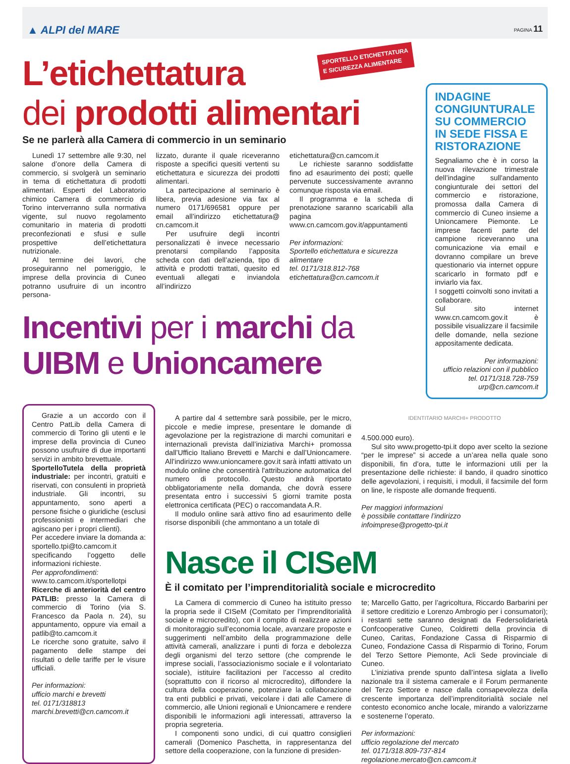▲ ALPI del MARE PAGINA 11
SPORTELLO ETICHETTATURA
E SICUREZZA ALIMENTARE
L’etichettatura
dei prodotti alimentari
Se ne parlerà alla Camera di commercio in un seminario
Lunedì 17 settembre alle 9:30, nel salone d’onore della Camera di commercio, si svolgerà un seminario in tema di etichettatura di prodotti alimentari. Esperti del Laboratorio chimico Camera di commercio di Torino interverranno sulla normativa vigente, sul nuovo regolamento comunitario in materia di prodotti preconfezionati e sfusi e sulle prospettive dell’etichettatura nutrizionale.
Al termine dei lavori, che proseguiranno nel pomeriggio, le imprese della provincia di Cuneo potranno usufruire di un incontro persona-
lizzato, durante il quale riceveranno risposte a specifici quesiti vertenti su etichettatura e sicurezza dei prodotti alimentari.
La partecipazione al seminario è libera, previa adesione via fax al numero 0171/696581 oppure per email all’indirizzo etichettatura@ cn.camcom.it
Per usufruire degli incontri personalizzati è invece necessario prenotarsi compilando l’apposita scheda con dati dell’azienda, tipo di attività e prodotti trattati, quesito ed eventuali allegati e inviandola all’indirizzo
etichettatura@cn.camcom.it
Le richieste saranno soddisfatte fino ad esaurimento dei posti; quelle pervenute successivamente avranno comunque risposta via email.
Il programma e la scheda di prenotazione saranno scaricabili alla pagina www.cn.camcom.gov.it/appuntamenti
Per informazioni:
Sportello etichettatura e sicurezza alimentare
tel. 0171/318.812-768
etichettatura@cn.camcom.it
Incentivi per i marchi da
UIBM e Unioncamere
INDAGINE CONGIUNTURALE SU COMMERCIO IN SEDE FISSA E RISTORAZIONE
Segnaliamo che è in corso la nuova rilevazione trimestrale dell’indagine sull'andamento congiunturale dei settori del commercio e ristorazione, promossa dalla Camera di commercio di Cuneo insieme a Unioncamere Piemonte. Le imprese facenti parte del campione riceveranno una comunicazione via email e dovranno compilare un breve questionario via internet oppure scaricarlo in formato pdf e inviarlo via fax.
I soggetti coinvolti sono invitati a collaborare.
Sul sito internet www.cn.camcom.gov.it è possibile visualizzare il facsimile delle domande, nella sezione appositamente dedicata.
Per informazioni:
ufficio relazioni con il pubblico
tel. 0171/318.728-759
urp@cn.camcom.it
Grazie a un accordo con il Centro PatLib della Camera di commercio di Torino gli utenti e le imprese della provincia di Cuneo possono usufruire di due importanti servizi in ambito brevettuale.
SportelloTutela della proprietà industriale: per incontri, gratuiti e riservati, con consulenti in proprietà industriale. Gli incontri, su appuntamento, sono aperti a persone fisiche o giuridiche (esclusi professionisti e intermediari che agiscano per i propri clienti).
Per accedere inviare la domanda a: sportello.tpi@to.camcom.it specificando l’oggetto delle informazioni richieste.
Per approfondimenti:
www.to.camcom.it/sportellotpi
Ricerche di anteriorità del centro PATLIB: presso la Camera di commercio di Torino (via S. Francesco da Paola n. 24), su appuntamento, oppure via email a patlib@to.camcom.it
Le ricerche sono gratuite, salvo il pagamento delle stampe dei risultati o delle tariffe per le visure ufficiali.
Per informazioni:
ufficio marchi e brevetti
tel. 0171/318813
marchi.brevetti@cn.camcom.it
A partire dal 4 settembre sarà possibile, per le micro, piccole e medie imprese, presentare le domande di agevolazione per la registrazione di marchi comunitari e internazionali prevista dall’iniziativa Marchi+ promossa dall’Ufficio Italiano Brevetti e Marchi e dall’Unioncamere. All’indirizzo www.unioncamere.gov.it sarà infatti attivato un modulo online che consentirà l'attribuzione automatica del numero di protocollo. Questo andrà riportato obbligatoriamente nella domanda, che dovrà essere presentata entro i successivi 5 giorni tramite posta elettronica certificata (PEC) o raccomandata A.R.
Il modulo online sarà attivo fino ad esaurimento delle risorse disponibili (che ammontano a un totale di
IDENTITARIO MARCHI+ PRODOTTO
4.500.000 euro).
Sul sito www.progetto-tpi.it dopo aver scelto la sezione “per le imprese” si accede a un’area nella quale sono disponibili, fin d’ora, tutte le informazioni utili per la presentazione delle richieste: il bando, il quadro sinottico delle agevolazioni, i requisiti, i moduli, il facsimile del form on line, le risposte alle domande frequenti.
Per maggiori informazioni
è possibile contattare l’indirizzo
infoimprese@progetto-tpi.it
Nasce il CISeM
È il comitato per l’imprenditorialità sociale e microcredito
La Camera di commercio di Cuneo ha istituito presso la propria sede il CISeM (Comitato per l’imprenditorialità sociale e microcredito), con il compito di realizzare azioni di monitoraggio sull’economia locale, avanzare proposte e suggerimenti nell’ambito della programmazione delle attività camerali, analizzare i punti di forza e debolezza degli organismi del terzo settore (che comprende le imprese sociali, l’associazionismo sociale e il volontariato sociale), istituire facilitazioni per l’accesso al credito (soprattutto con il ricorso al microcredito), diffondere la cultura della cooperazione, potenziare la collaborazione tra enti pubblici e privati, veicolare i dati alle Camere di commercio, alle Unioni regionali e Unioncamere e rendere disponibili le informazioni agli interessati, attraverso la propria segreteria.
I componenti sono undici, di cui quattro consiglieri camerali (Domenico Paschetta, in rappresentanza del settore della cooperazione, con la funzione di presiden-
te; Marcello Gatto, per l’agricoltura, Riccardo Barbarini per il settore creditizio e Lorenzo Ambrogio per i consumatori); i restanti sette saranno designati da Federsolidarietà Confcooperative Cuneo, Coldiretti della provincia di Cuneo, Caritas, Fondazione Cassa di Risparmio di Cuneo, Fondazione Cassa di Risparmio di Torino, Forum del Terzo Settore Piemonte, Acli Sede provinciale di Cuneo.
L’iniziativa prende spunto dall’intesa siglata a livello nazionale tra il sistema camerale e il Forum permanente del Terzo Settore e nasce dalla consapevolezza della crescente importanza dell’imprenditorialità sociale nel contesto economico anche locale, mirando a valorizzarne e sostenerne l’operato.
Per informazioni:
ufficio regolazione del mercato
tel. 0171/318.809-737-814
regolazione.mercato@cn.camcom.it